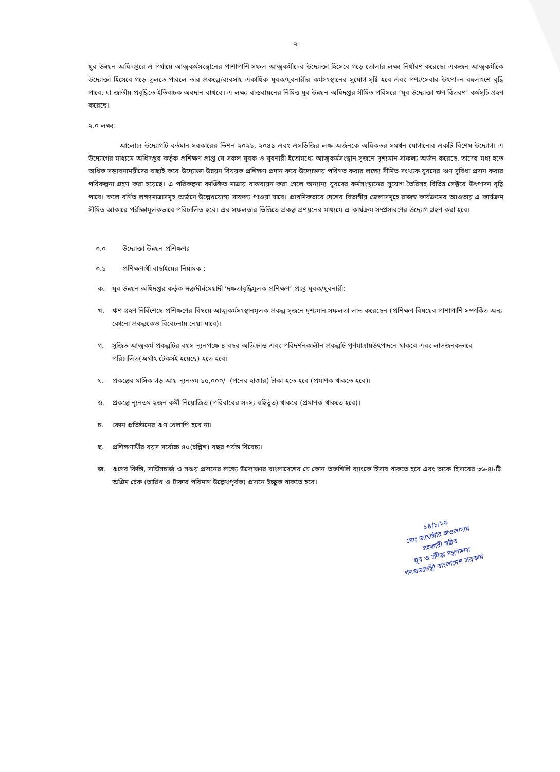-২-
যুব উন্নয়ন অধিদপ্তরে এ পর্যায়ে আত্মকর্মসংস্থানের পাশাপাশি সফল আত্মকর্মীদের উদ্যোক্তা হিসেবে গড়ে তোলার লক্ষ্য নির্ধারণ করেছে। একজন আত্মকর্মীকে উদ্যোক্তা হিসেবে গড়ে তুলতে পারলে তার প্রকল্পে/ব্যবসায় একাধিক যুবক/যুবনারীর কর্মসংস্থানের সুযোগ সৃষ্টি হবে এবং পণ্য/সেবার উৎপাদন বহুলাংশে বৃদ্ধি পাবে, যা জাতীয় প্রবৃদ্ধিতে ইতিবাচক অবদান রাখবে। এ লক্ষ্য বাস্তবায়নের নিমিত্ত যুব উন্নয়ন অধিদপ্তর সীমিত পরিসরে ‘যুব উদ্যোক্তা ঋণ বিতরণ’ কর্মসূচি গ্রহণ করেছে।
২.০ লক্ষ্য:
আলোচ্য উদ্যোগটি বর্তমান সরকারের ভিশন ২০২১, ২০৪১ এবং এসডিজির লক্ষ অর্জনকে অধিকতর সমর্থন যোগানোর একটি বিশেষ উদ্যোগ। এ উদ্যোগের মাধ্যমে অধিদপ্তর কর্তৃক প্রশিক্ষণ প্রাপ্ত যে সকল যুবক ও যুবনারী ইতোমধ্যে আত্মকর্মসংস্থান সৃজনে দৃশ্যমান সাফল্য অর্জন করেছে, তাদের মধ্য হতে অধিক সম্ভাবনাময়ীদের বাছাই করে উদ্যোক্তা উন্নয়ন বিষয়ক প্রশিক্ষণ প্রদান করে উদ্যোক্তায় পরিণত করার লক্ষ্যে সীমিত সংখ্যক যুবদের ঋণ সুবিধা প্রদান করার পরিকল্পনা গ্রহণ করা হয়েছে। এ পরিকল্পনা কাঙ্ক্ষিত মাত্রায় বাস্তবায়ন করা গেলে অন্যান্য যুবদের কর্মসংস্থানের সুযোগ তৈরিসহ বিভিন্ন সেক্টরে উৎপাদন বৃদ্ধি পাবে। ফলে বর্ণিত লক্ষ্যমাত্রাসমূহ অর্জনে উল্লেখযোগ্য সাফল্য পাওয়া যাবে। প্রাথমিকভাবে দেশের বিভাগীয় জেলাসমূহে রাজস্ব কার্যক্রমের আওতায় এ কার্যক্রম সীমিত আকারে পরীক্ষামূলকভাবে পরিচালিত হবে। এর সফলতার ভিত্তিতে প্রকল্প প্রণয়নের মাধ্যমে এ কার্যক্রম সম্প্রসারণের উদ্যোগ গ্রহণ করা হবে।
৩.০ উদ্যোক্তা উন্নয়ন প্রশিক্ষণঃ
৩.১ প্রশিক্ষণার্থী বাছাইয়ের নিয়ামক :
ক. যুব উন্নয়ন অধিদপ্তর কর্তৃক স্বল্প/দীর্ঘমেয়াদী ‘দক্ষতাবৃদ্ধিমুলক প্রশিক্ষণ’ প্রাপ্ত যুবক/যুবনারী;
খ. ঋণ গ্রহণ নির্বিশেষে প্রশিক্ষণের বিষয়ে আত্মকর্মসংস্থানমূলক প্রকল্প সৃজনে দৃশ্যমান সফলতা লাভ করেছেন (প্রশিক্ষণ বিষয়ের পাশাপাশি সম্পর্কিত অন্য কোনো প্রকল্পকেও বিবেচনায় নেয়া যাবে)।
গ. সৃজিত আত্মকর্ম প্রকল্পটির বয়স ন্যূনপক্ষে ৪ বছর অতিক্রান্ত এবং পরিদর্শনকালীন প্রকল্পটি পূর্ণমাত্রায়উৎপাদনে থাকবে এবং লাভজনকভাবে পরিচালিত(অর্থাৎ টেকসই হয়েছে) হতে হবে।
ঘ. প্রকল্পের মাসিক গড় আয় ন্যূনতম ১৫,০০০/- (পনের হাজার) টাকা হতে হবে (প্রমাণক থাকতে হবে)।
ঙ. প্রকল্পে ন্যূনতম ২জন কর্মী নিয়োজিত (পরিবারের সদস্য বহির্ভূত) থাকবে (প্রমাণক থাকতে হবে)।
চ. কোন প্রতিষ্ঠানের ঋণ খেলাপি হবে না।
ছ. প্রশিক্ষণার্থীর বয়স সর্বোচ্চ ৪০(চল্লিশ) বছর পর্যন্ত বিবেচ্য।
জ. ঋণের কিস্তি, সার্ভিসচার্জ ও সঞ্চয় প্রদানের লক্ষ্যে উদ্যোক্তার বাংলাদেশের যে কোন তফশিলি ব্যাংকে হিসাব থাকতে হবে এবং তাকে হিসাবের ৩৬-৪৮টি অগ্রিম চেক (তারিখ ও টাকার পরিমাণ উল্লেখপূর্বক) প্রদানে ইচ্ছুক থাকতে হবে।
২৪/১/১৯
মোঃ জাহাঙ্গীর হাওলাদার
সহকারী সচিব
যুব ও ক্রীড়া মন্ত্রণালয়
গণপ্রজাতন্ত্রী বাংলাদেশ সরকার